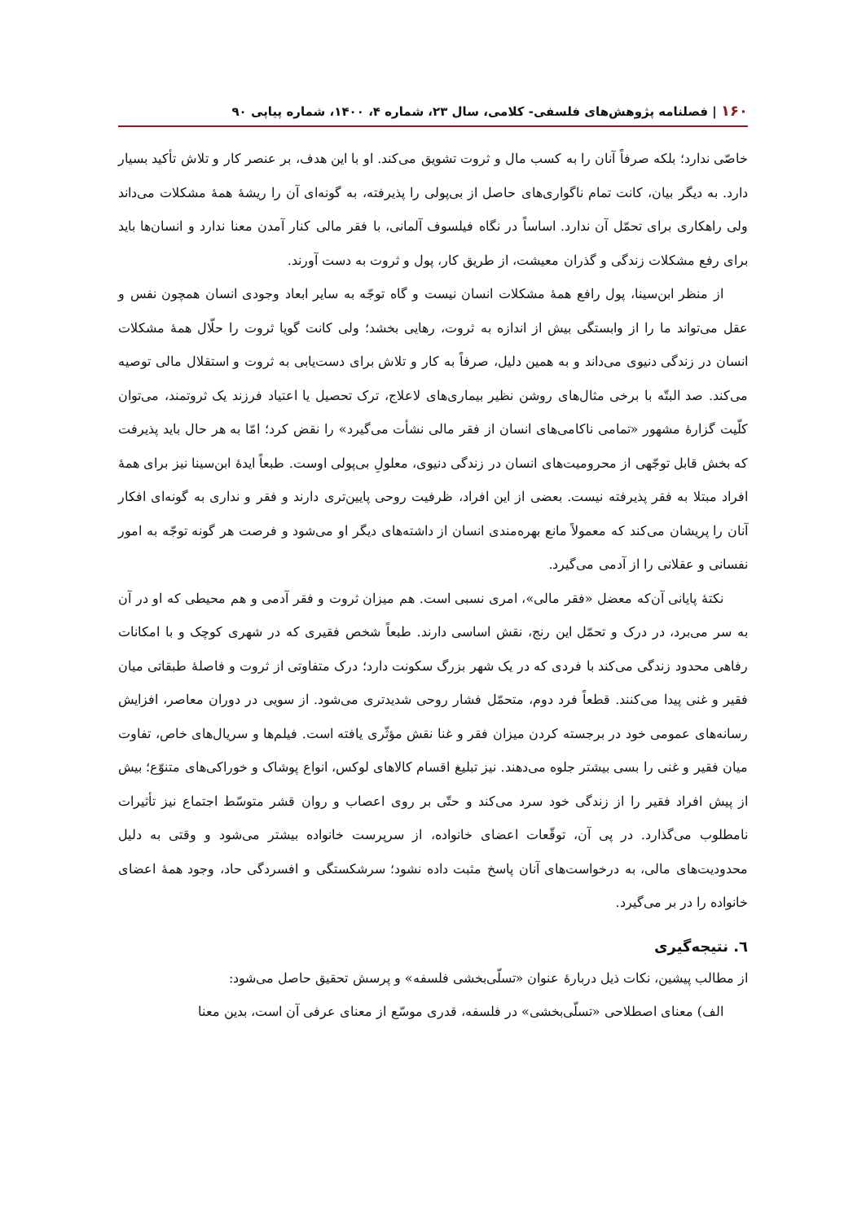۱۶۰ | فصلنامه پژوهش‌های فلسفی- کلامی، سال ۲۳، شماره ۴، ۱۴۰۰، شماره پیاپی ۹۰
خاصّی ندارد؛ بلکه صرفاً آنان را به کسب مال و ثروت تشویق می‌کند. او با این هدف، بر عنصر کار و تلاش تأکید بسیار دارد. به دیگر بیان، کانت تمام ناگواری‌های حاصل از بی‌پولی را پذیرفته، به گونه‌ای آن را ریشهٔ همهٔ مشکلات می‌داند ولی راهکاری برای تحمّل آن ندارد. اساساً در نگاه فیلسوف آلمانی، با فقر مالی کنار آمدن معنا ندارد و انسان‌ها باید برای رفع مشکلات زندگی و گذران معیشت، از طریق کار، پول و ثروت به دست آورند.
از منظر ابن‌سینا، پول رافع همهٔ مشکلات انسان نیست و گاه توجّه به سایر ابعاد وجودی انسان همچون نفس و عقل می‌تواند ما را از وابستگی بیش از اندازه به ثروت، رهایی بخشد؛ ولی کانت گویا ثروت را حلّال همهٔ مشکلات انسان در زندگی دنیوی می‌داند و به همین دلیل، صرفاً به کار و تلاش برای دست‌یابی به ثروت و استقلال مالی توصیه می‌کند. صد البتّه با برخی مثال‌های روشن نظیر بیماری‌های لاعلاج، ترک تحصیل یا اعتیاد فرزند یک ثروتمند، می‌توان کلّیت گزارهٔ مشهور «تمامی ناکامی‌های انسان از فقر مالی نشأت می‌گیرد» را نقض کرد؛ امّا به هر حال باید پذیرفت که بخش قابل توجّهی از محرومیت‌های انسان در زندگی دنیوی، معلولِ بی‌پولی اوست. طبعاً ایدهٔ ابن‌سینا نیز برای همهٔ افراد مبتلا به فقر پذیرفته نیست. بعضی از این افراد، ظرفیت روحی پایین‌تری دارند و فقر و نداری به گونه‌ای افکار آنان را پریشان می‌کند که معمولاً مانع بهره‌مندی انسان از داشته‌های دیگر او می‌شود و فرصت هر گونه توجّه به امور نفسانی و عقلانی را از آدمی می‌گیرد.
نکتهٔ پایانی آن‌که معضل «فقر مالی»، امری نسبی است. هم میزان ثروت و فقر آدمی و هم محیطی که او در آن به سر می‌برد، در درک و تحمّل این رنج، نقش اساسی دارند. طبعاً شخص فقیری که در شهری کوچک و با امکانات رفاهی محدود زندگی می‌کند با فردی که در یک شهر بزرگ سکونت دارد؛ درک متفاوتی از ثروت و فاصلهٔ طبقاتی میان فقیر و غنی پیدا می‌کنند. قطعاً فرد دوم، متحمّل فشار روحی شدیدتری می‌شود. از سویی در دوران معاصر، افزایش رسانه‌های عمومی خود در برجسته کردن میزان فقر و غنا نقش مؤثّری یافته است. فیلم‌ها و سریال‌های خاص، تفاوت میان فقیر و غنی را بسی بیشتر جلوه می‌دهند. نیز تبلیغ اقسام کالاهای لوکس، انواع پوشاک و خوراکی‌های متنوّع؛ بیش از پیش افراد فقیر را از زندگی خود سرد می‌کند و حتّی بر روی اعصاب و روان قشر متوسّط اجتماع نیز تأثیرات نامطلوب می‌گذارد. در پی آن، توقّعات اعضای خانواده، از سرپرست خانواده بیشتر می‌شود و وقتی به دلیل محدودیت‌های مالی، به درخواست‌های آنان پاسخ مثبت داده نشود؛ سرشکستگی و افسردگی حاد، وجود همهٔ اعضای خانواده را در بر می‌گیرد.
٦. نتیجه‌گیری
از مطالب پیشین، نکات ذیل دربارهٔ عنوان «تسلّی‌بخشی فلسفه» و پرسش تحقیق حاصل می‌شود:
الف) معنای اصطلاحی «تسلّی‌بخشی» در فلسفه، قدری موسّع از معنای عرفی آن است، بدین معنا